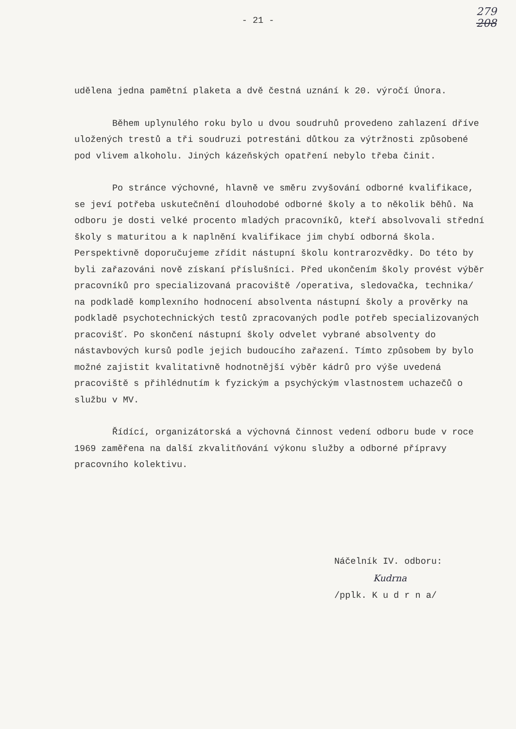- 21 -
279
208
udělena jedna pamětní plaketa a dvě čestná uznání k 20. výročí Února.
Během uplynulého roku bylo u dvou soudruhů provedeno zahlazení dříve uložených trestů a tři soudruzi potrestáni důtkou za výtržnosti způsobené pod vlivem alkoholu. Jiných kázeňských opatření nebylo třeba činit.
Po stránce výchovné, hlavně ve směru zvyšování odborné kvalifikace, se jeví potřeba uskutečnění dlouhodobé odborné školy a to několik běhů. Na odboru je dosti velké procento mladých pracovníků, kteří absolvovali střední školy s maturitou a k naplnění kvalifikace jim chybí odborná škola.
Perspektivně doporučujeme zřídit nástupní školu kontrarozvědky. Do této by byli zařazováni nově získaní příslušníci. Před ukončením školy provést výběr pracovníků pro specializovaná pracoviště /operativa, sledovačka, technika/ na podkladě komplexního hodnocení absolventa nástupní školy a prověrky na podkladě psychotechnických testů zpracovaných podle potřeb specializovaných pracovišť. Po skončení nástupní školy odvelet vybrané absolventy do nástavbových kursů podle jejich budoucího zařazení. Tímto způsobem by bylo možné zajistit kvalitativně hodnotnější výběr kádrů pro výše uvedená pracoviště s přihlédnutím k fyzickým a psychýckým vlastnostem uchazečů o službu v MV.
Řídící, organizátorská a výchovná činnost vedení odboru bude v roce 1969 zaměřena na další zkvalitňování výkonu služby a odborné přípravy pracovního kolektivu.
Náčelník IV. odboru:
Kudrna
/pplk. K u d r n a/